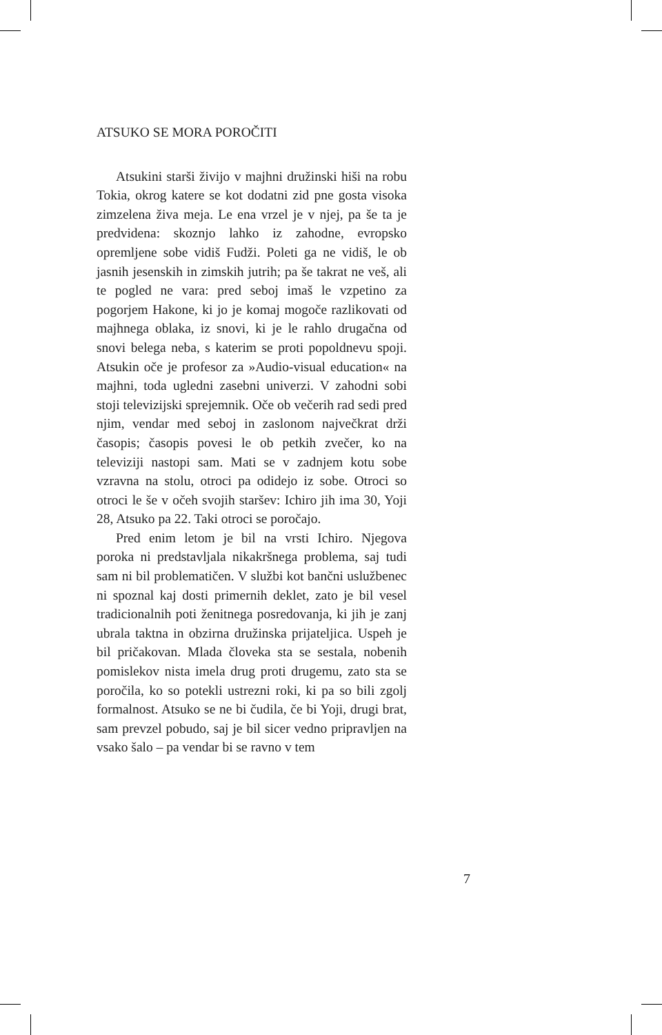ATSUKO SE MORA POROČITI
Atsukini starši živijo v majhni družinski hiši na robu Tokia, okrog katere se kot dodatni zid pne gosta visoka zimzelena živa meja. Le ena vrzel je v njej, pa še ta je predvidena: skoznjo lahko iz zahodne, evropsko opremljene sobe vidiš Fudži. Poleti ga ne vidiš, le ob jasnih jesenskih in zimskih jutrih; pa še takrat ne veš, ali te pogled ne vara: pred seboj imaš le vzpetino za pogorjem Hakone, ki jo je komaj mogoče razlikovati od majhnega oblaka, iz snovi, ki je le rahlo drugačna od snovi belega neba, s katerim se proti popoldnevu spoji. Atsukin oče je profesor za »Audio-visual education« na majhni, toda ugledni zasebni univerzi. V zahodni sobi stoji televizijski sprejemnik. Oče ob večerih rad sedi pred njim, vendar med seboj in zaslonom največkrat drži časopis; časopis povesi le ob petkih zvečer, ko na televiziji nastopi sam. Mati se v zadnjem kotu sobe vzravna na stolu, otroci pa odidejo iz sobe. Otroci so otroci le še v očeh svojih staršev: Ichiro jih ima 30, Yoji 28, Atsuko pa 22. Taki otroci se poročajo.
Pred enim letom je bil na vrsti Ichiro. Njegova poroka ni predstavljala nikakršnega problema, saj tudi sam ni bil problematičen. V službi kot bančni uslužbenec ni spoznal kaj dosti primernih deklet, zato je bil vesel tradicionalnih poti ženitnega posredovanja, ki jih je zanj ubrala taktna in obzirna družinska prijateljica. Uspeh je bil pričakovan. Mlada človeka sta se sestala, nobenih pomislekov nista imela drug proti drugemu, zato sta se poročila, ko so potekli ustrezni roki, ki pa so bili zgolj formalnost. Atsuko se ne bi čudila, če bi Yoji, drugi brat, sam prevzel pobudo, saj je bil sicer vedno pripravljen na vsako šalo – pa vendar bi se ravno v tem
7